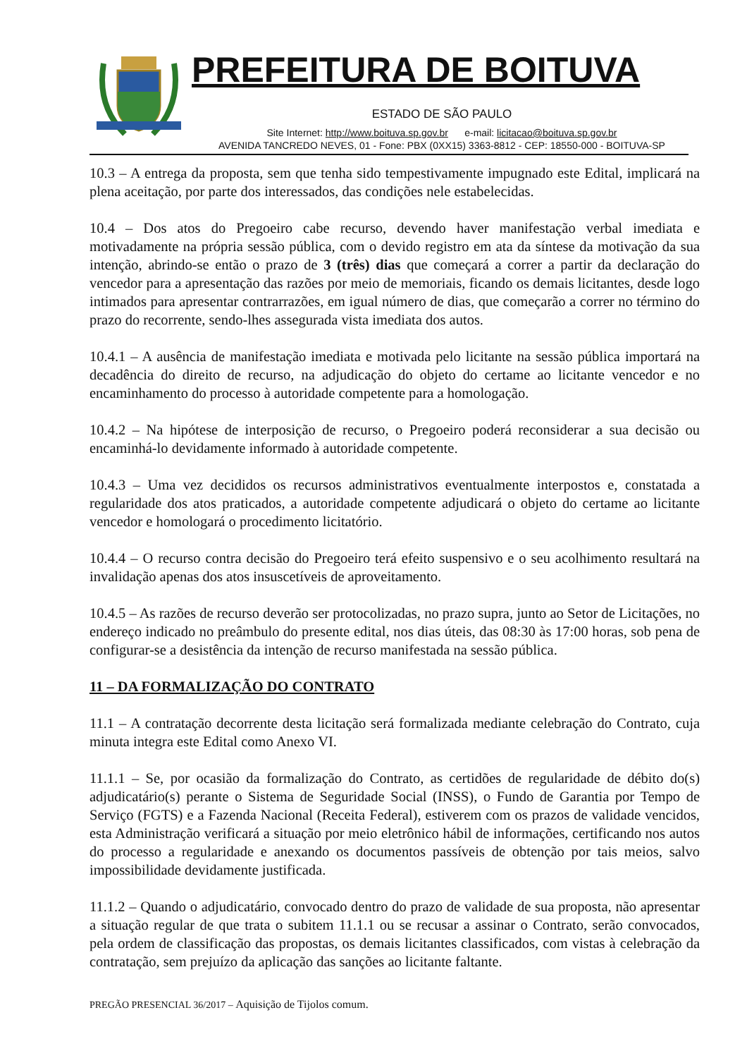PREFEITURA DE BOITUVA
ESTADO DE SÃO PAULO
Site Internet: http://www.boituva.sp.gov.br e-mail: licitacao@boituva.sp.gov.br
AVENIDA TANCREDO NEVES, 01 - Fone: PBX (0XX15) 3363-8812 - CEP: 18550-000 - BOITUVA-SP
10.3 – A entrega da proposta, sem que tenha sido tempestivamente impugnado este Edital, implicará na plena aceitação, por parte dos interessados, das condições nele estabelecidas.
10.4 – Dos atos do Pregoeiro cabe recurso, devendo haver manifestação verbal imediata e motivadamente na própria sessão pública, com o devido registro em ata da síntese da motivação da sua intenção, abrindo-se então o prazo de 3 (três) dias que começará a correr a partir da declaração do vencedor para a apresentação das razões por meio de memoriais, ficando os demais licitantes, desde logo intimados para apresentar contrarrazões, em igual número de dias, que começarão a correr no término do prazo do recorrente, sendo-lhes assegurada vista imediata dos autos.
10.4.1 – A ausência de manifestação imediata e motivada pelo licitante na sessão pública importará na decadência do direito de recurso, na adjudicação do objeto do certame ao licitante vencedor e no encaminhamento do processo à autoridade competente para a homologação.
10.4.2 – Na hipótese de interposição de recurso, o Pregoeiro poderá reconsiderar a sua decisão ou encaminhá-lo devidamente informado à autoridade competente.
10.4.3 – Uma vez decididos os recursos administrativos eventualmente interpostos e, constatada a regularidade dos atos praticados, a autoridade competente adjudicará o objeto do certame ao licitante vencedor e homologará o procedimento licitatório.
10.4.4 – O recurso contra decisão do Pregoeiro terá efeito suspensivo e o seu acolhimento resultará na invalidação apenas dos atos insuscetíveis de aproveitamento.
10.4.5 – As razões de recurso deverão ser protocolizadas, no prazo supra, junto ao Setor de Licitações, no endereço indicado no preâmbulo do presente edital, nos dias úteis, das 08:30 às 17:00 horas, sob pena de configurar-se a desistência da intenção de recurso manifestada na sessão pública.
11 – DA FORMALIZAÇÃO DO CONTRATO
11.1 – A contratação decorrente desta licitação será formalizada mediante celebração do Contrato, cuja minuta integra este Edital como Anexo VI.
11.1.1 – Se, por ocasião da formalização do Contrato, as certidões de regularidade de débito do(s) adjudicatário(s) perante o Sistema de Seguridade Social (INSS), o Fundo de Garantia por Tempo de Serviço (FGTS) e a Fazenda Nacional (Receita Federal), estiverem com os prazos de validade vencidos, esta Administração verificará a situação por meio eletrônico hábil de informações, certificando nos autos do processo a regularidade e anexando os documentos passíveis de obtenção por tais meios, salvo impossibilidade devidamente justificada.
11.1.2 – Quando o adjudicatário, convocado dentro do prazo de validade de sua proposta, não apresentar a situação regular de que trata o subitem 11.1.1 ou se recusar a assinar o Contrato, serão convocados, pela ordem de classificação das propostas, os demais licitantes classificados, com vistas à celebração da contratação, sem prejuízo da aplicação das sanções ao licitante faltante.
PREGÃO PRESENCIAL 36/2017 – Aquisição de Tijolos comum.